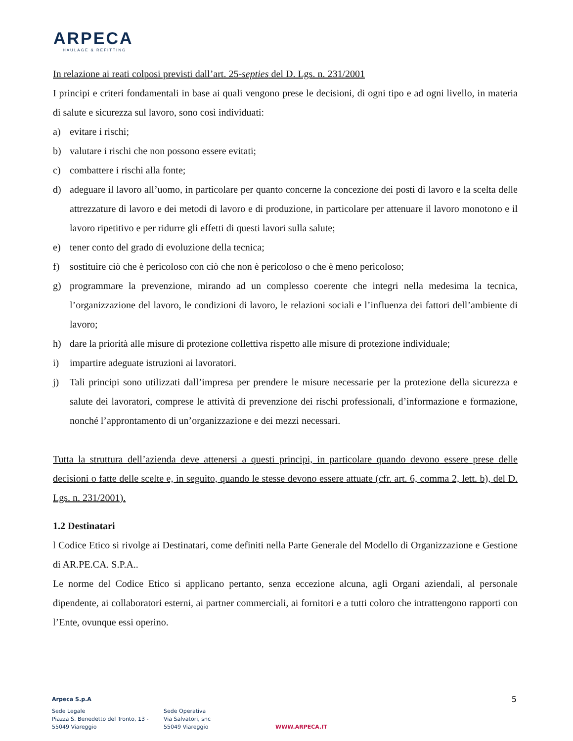ARPECA
HAULAGE & REFITTING
In relazione ai reati colposi previsti dall’art. 25-septies del D. Lgs. n. 231/2001
I principi e criteri fondamentali in base ai quali vengono prese le decisioni, di ogni tipo e ad ogni livello, in materia di salute e sicurezza sul lavoro, sono così individuati:
a) evitare i rischi;
b) valutare i rischi che non possono essere evitati;
c) combattere i rischi alla fonte;
d) adeguare il lavoro all’uomo, in particolare per quanto concerne la concezione dei posti di lavoro e la scelta delle attrezzature di lavoro e dei metodi di lavoro e di produzione, in particolare per attenuare il lavoro monotono e il lavoro ripetitivo e per ridurre gli effetti di questi lavori sulla salute;
e) tener conto del grado di evoluzione della tecnica;
f) sostituire ciò che è pericoloso con ciò che non è pericoloso o che è meno pericoloso;
g) programmare la prevenzione, mirando ad un complesso coerente che integri nella medesima la tecnica, l’organizzazione del lavoro, le condizioni di lavoro, le relazioni sociali e l’influenza dei fattori dell’ambiente di lavoro;
h) dare la priorità alle misure di protezione collettiva rispetto alle misure di protezione individuale;
i) impartire adeguate istruzioni ai lavoratori.
j) Tali principi sono utilizzati dall’impresa per prendere le misure necessarie per la protezione della sicurezza e salute dei lavoratori, comprese le attività di prevenzione dei rischi professionali, d’informazione e formazione, nonché l’approntamento di un’organizzazione e dei mezzi necessari.
Tutta la struttura dell’azienda deve attenersi a questi principi, in particolare quando devono essere prese delle decisioni o fatte delle scelte e, in seguito, quando le stesse devono essere attuate (cfr. art. 6, comma 2, lett. b), del D. Lgs. n. 231/2001).
1.2 Destinatari
l Codice Etico si rivolge ai Destinatari, come definiti nella Parte Generale del Modello di Organizzazione e Gestione di AR.PE.CA. S.P.A..
Le norme del Codice Etico si applicano pertanto, senza eccezione alcuna, agli Organi aziendali, al personale dipendente, ai collaboratori esterni, ai partner commerciali, ai fornitori e a tutti coloro che intrattengono rapporti con l’Ente, ovunque essi operino.
5
Arpeca S.p.A
Sede Legale
Piazza S. Benedetto del Tronto, 13 -
55049 Viareggio
Sede Operativa
Via Salvatori, snc
55049 Viareggio
WWW.ARPECA.IT